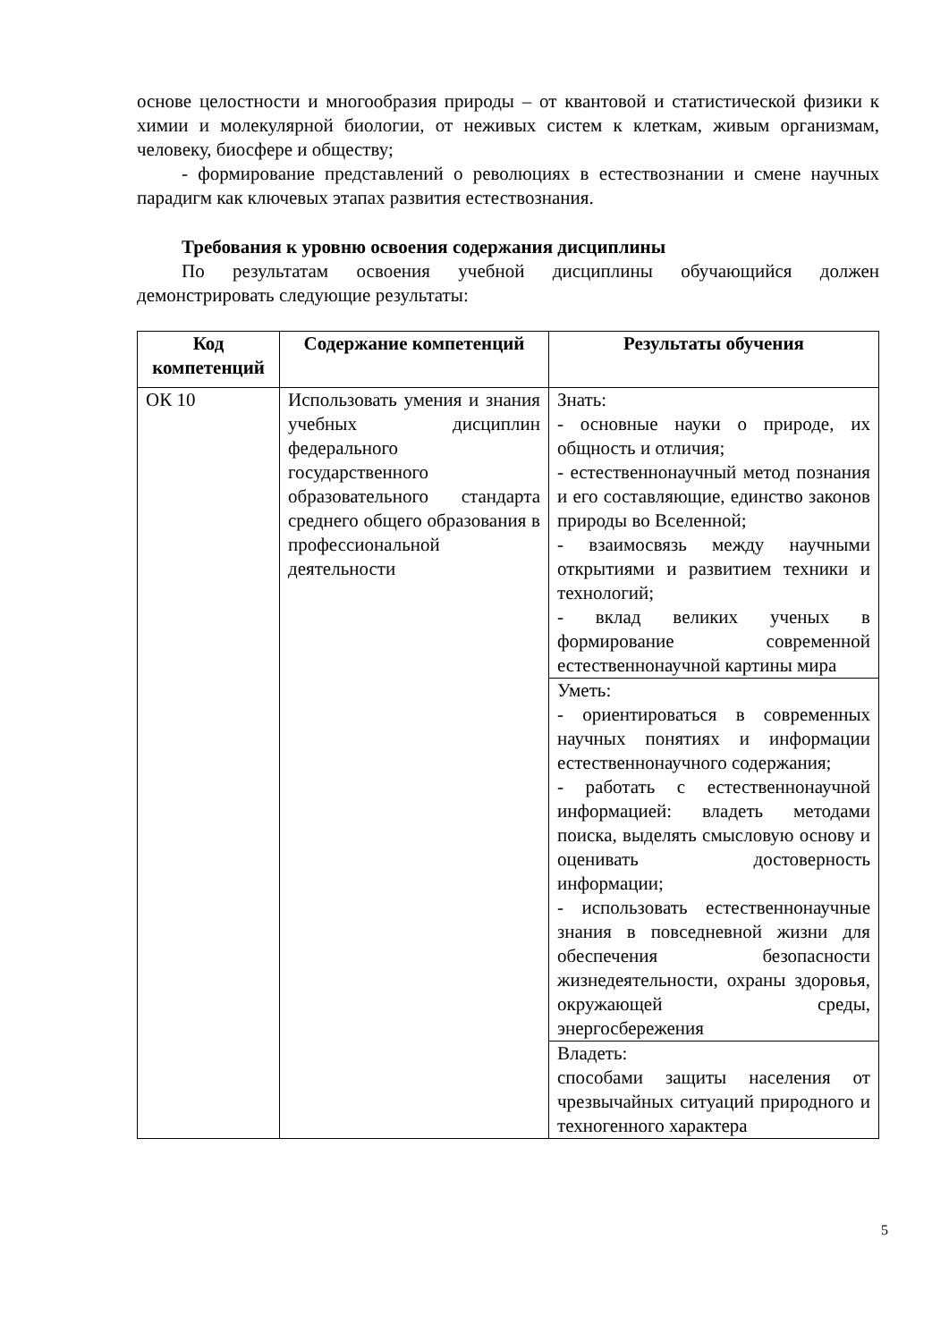основе целостности и многообразия природы – от квантовой и статистической физики к химии и молекулярной биологии, от неживых систем к клеткам, живым организмам, человеку, биосфере и обществу;
- формирование представлений о революциях в естествознании и смене научных парадигм как ключевых этапах развития естествознания.
Требования к уровню освоения содержания дисциплины
По результатам освоения учебной дисциплины обучающийся должен демонстрировать следующие результаты:
| Код компетенций | Содержание компетенций | Результаты обучения |
| --- | --- | --- |
| ОК 10 | Использовать умения и знания учебных дисциплин федерального государственного образовательного стандарта среднего общего образования в профессиональной деятельности | Знать: - основные науки о природе, их общность и отличия; - естественнонаучный метод познания и его составляющие, единство законов природы во Вселенной; - взаимосвязь между научными открытиями и развитием техники и технологий; - вклад великих ученых в формирование современной естественнонаучной картины мира |
| | | Уметь: - ориентироваться в современных научных понятиях и информации естественнонаучного содержания; - работать с естественнонаучной информацией: владеть методами поиска, выделять смысловую основу и оценивать достоверность информации; - использовать естественнонаучные знания в повседневной жизни для обеспечения безопасности жизнедеятельности, охраны здоровья, окружающей среды, энергосбережения |
| | | Владеть: способами защиты населения от чрезвычайных ситуаций природного и техногенного характера |
5